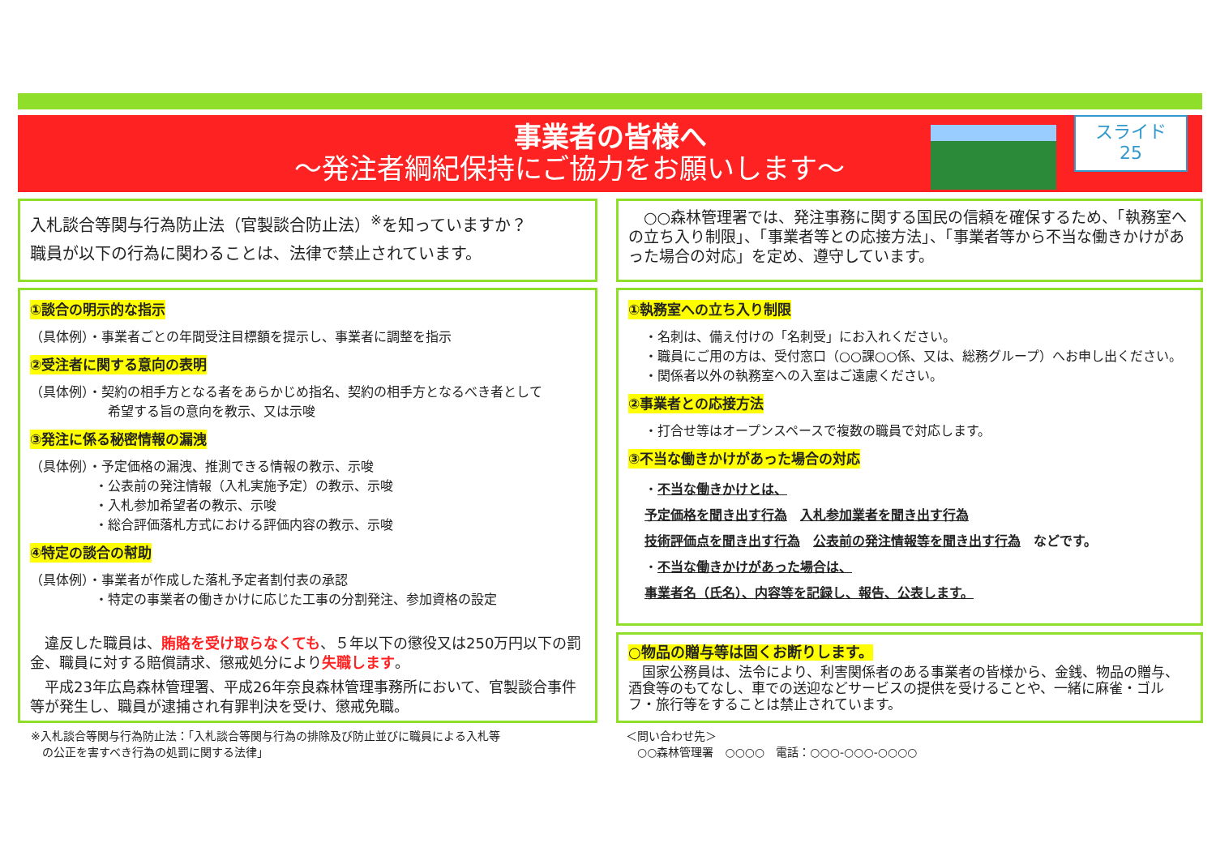事業者の皆様へ
～発注者綱紀保持にご協力をお願いします～
スライド
25
入札談合等関与行為防止法（官製談合防止法）<sup>※</sup>を知っていますか？
職員が以下の行為に関わることは、法律で禁止されています。
　○○森林管理署では、発注事務に関する国民の信頼を確保するため、「執務室への立ち入り制限」、「事業者等との応接方法」、「事業者等から不当な働きかけがあった場合の対応」を定め、遵守しています。
①談合の明示的な指示
（具体例）・事業者ごとの年間受注目標額を提示し、事業者に調整を指示
②受注者に関する意向の表明
（具体例）・契約の相手方となる者をあらかじめ指名、契約の相手方となるべき者として
　　　　　　希望する旨の意向を教示、又は示唆
③発注に係る秘密情報の漏洩
（具体例）・予定価格の漏洩、推測できる情報の教示、示唆
　　　　　・公表前の発注情報（入札実施予定）の教示、示唆
　　　　　・入札参加希望者の教示、示唆
　　　　　・総合評価落札方式における評価内容の教示、示唆
④特定の談合の幇助
（具体例）・事業者が作成した落札予定者割付表の承認
　　　　　・特定の事業者の働きかけに応じた工事の分割発注、参加資格の設定
　違反した職員は、賄賂を受け取らなくても、５年以下の懲役又は250万円以下の罰金、職員に対する賠償請求、懲戒処分により失職します。
　平成23年広島森林管理署、平成26年奈良森林管理事務所において、官製談合事件等が発生し、職員が逮捕され有罪判決を受け、懲戒免職。
①執務室への立ち入り制限
・名刺は、備え付けの「名刺受」にお入れください。
・職員にご用の方は、受付窓口（○○課○○係、又は、総務グループ）へお申し出ください。
・関係者以外の執務室への入室はご遠慮ください。
②事業者との応接方法
・打合せ等はオープンスペースで複数の職員で対応します。
③不当な働きかけがあった場合の対応
・不当な働きかけとは、
予定価格を聞き出す行為　入札参加業者を聞き出す行為
技術評価点を聞き出す行為　公表前の発注情報等を聞き出す行為　などです。
・不当な働きかけがあった場合は、
事業者名（氏名）、内容等を記録し、報告、公表します。
○物品の贈与等は固くお断りします。
　国家公務員は、法令により、利害関係者のある事業者の皆様から、金銭、物品の贈与、酒食等のもてなし、車での送迎などサービスの提供を受けることや、一緒に麻雀・ゴルフ・旅行等をすることは禁止されています。
※入札談合等関与行為防止法：「入札談合等関与行為の排除及び防止並びに職員による入札等
　の公正を害すべき行為の処罰に関する法律」
＜問い合わせ先＞
　○○森林管理署　○○○○　電話：○○○-○○○-○○○○